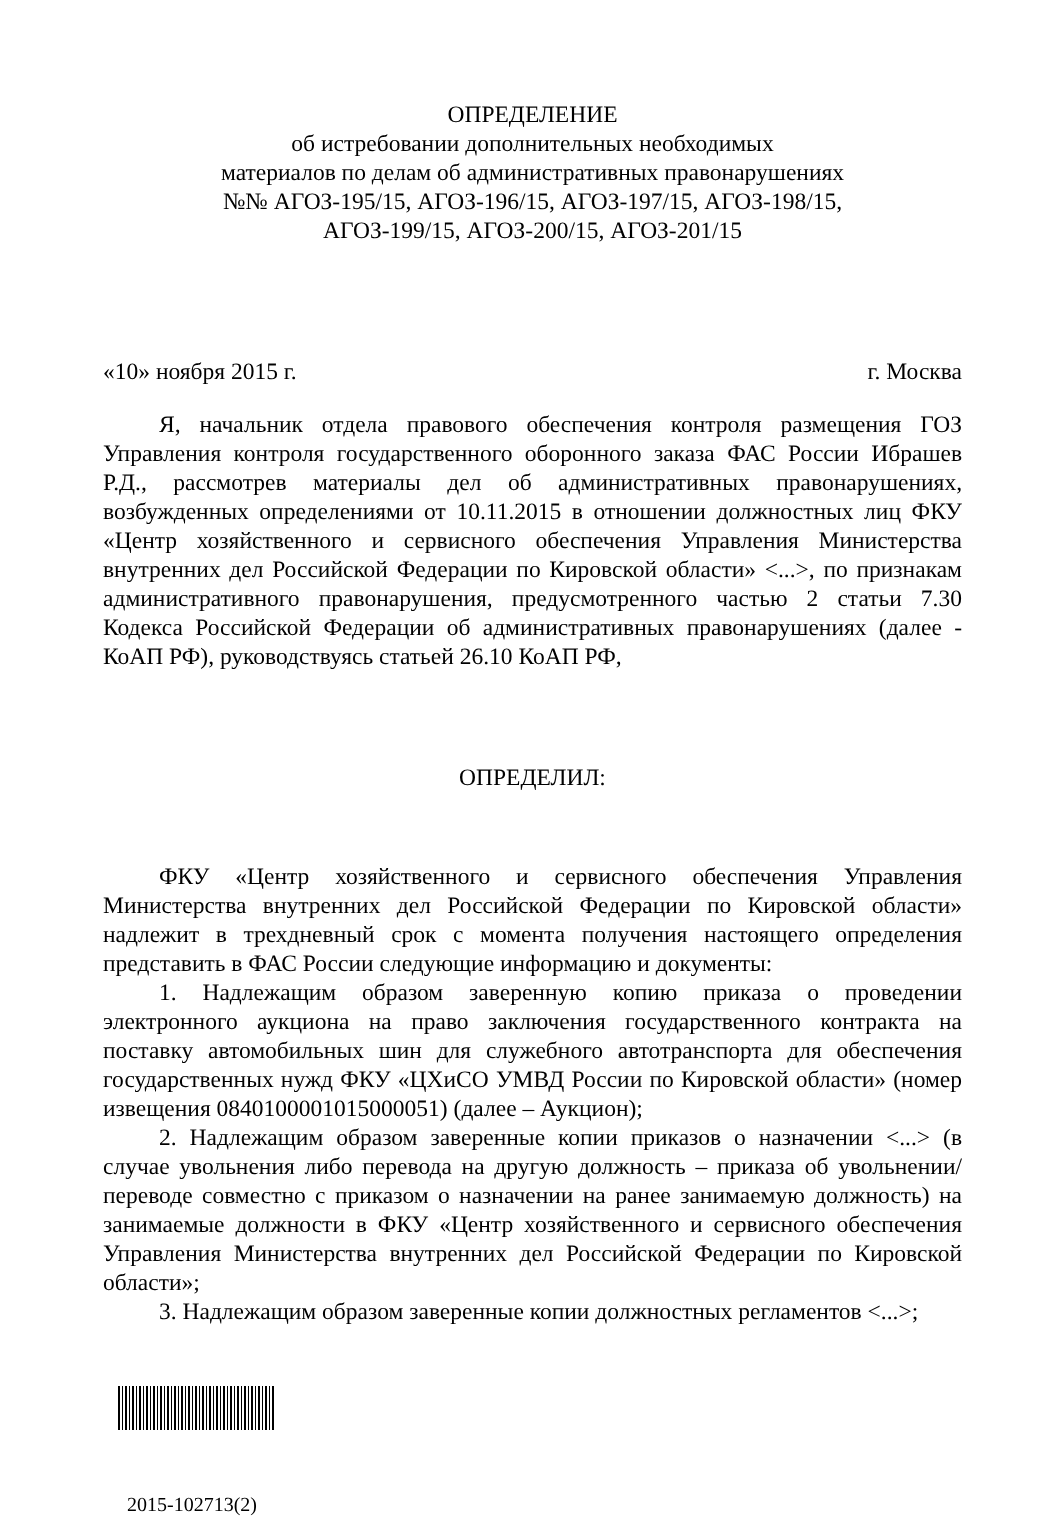ОПРЕДЕЛЕНИЕ
об истребовании дополнительных необходимых
материалов по делам об административных правонарушениях
№№ АГОЗ-195/15, АГОЗ-196/15, АГОЗ-197/15, АГОЗ-198/15,
АГОЗ-199/15, АГОЗ-200/15, АГОЗ-201/15
«10» ноября 2015 г. г. Москва
Я, начальник отдела правового обеспечения контроля размещения ГОЗ Управления контроля государственного оборонного заказа ФАС России Ибрашев Р.Д., рассмотрев материалы дел об административных правонарушениях, возбужденных определениями от 10.11.2015 в отношении должностных лиц ФКУ «Центр хозяйственного и сервисного обеспечения Управления Министерства внутренних дел Российской Федерации по Кировской области» <...>, по признакам административного правонарушения, предусмотренного частью 2 статьи 7.30 Кодекса Российской Федерации об административных правонарушениях (далее - КоАП РФ), руководствуясь статьей 26.10 КоАП РФ,
ОПРЕДЕЛИЛ:
ФКУ «Центр хозяйственного и сервисного обеспечения Управления Министерства внутренних дел Российской Федерации по Кировской области» надлежит в трехдневный срок с момента получения настоящего определения представить в ФАС России следующие информацию и документы:
1. Надлежащим образом заверенную копию приказа о проведении электронного аукциона на право заключения государственного контракта на поставку автомобильных шин для служебного автотранспорта для обеспечения государственных нужд ФКУ «ЦХиСО УМВД России по Кировской области» (номер извещения 0840100001015000051) (далее – Аукцион);
2. Надлежащим образом заверенные копии приказов о назначении <...> (в случае увольнения либо перевода на другую должность – приказа об увольнении/переводе совместно с приказом о назначении на ранее занимаемую должность) на занимаемые должности в ФКУ «Центр хозяйственного и сервисного обеспечения Управления Министерства внутренних дел Российской Федерации по Кировской области»;
3. Надлежащим образом заверенные копии должностных регламентов <...>;
2015-102713(2)